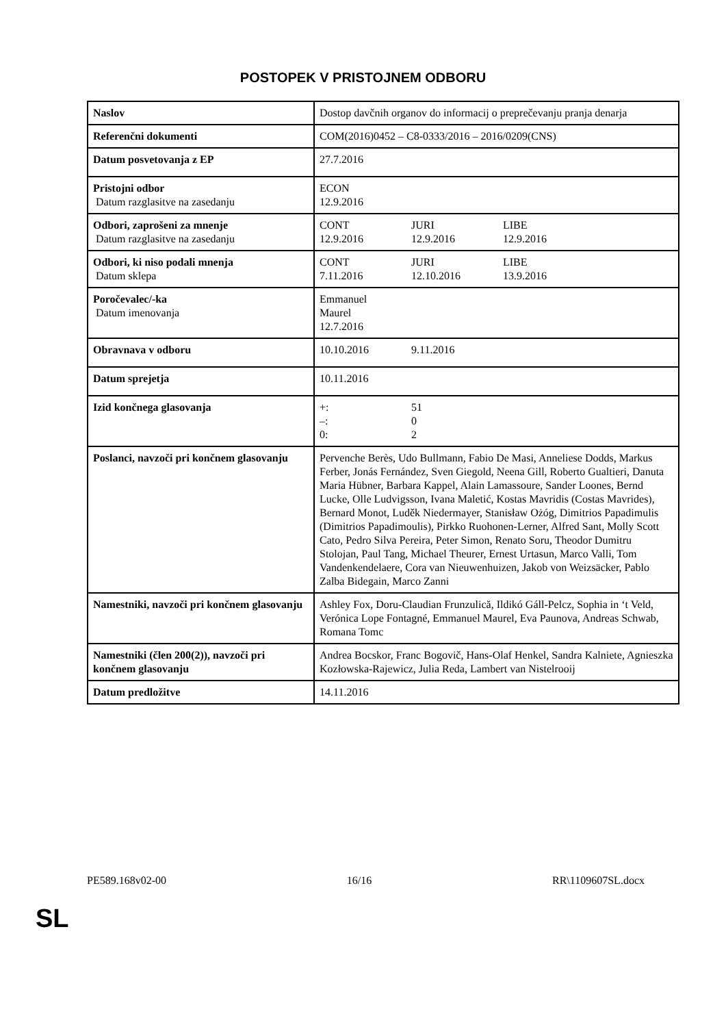POSTOPEK V PRISTOJNEM ODBORU
| Naslov | Dostop davčnih organov do informacij o preprečevanju pranja denarja |
| Referenčni dokumenti | COM(2016)0452 – C8-0333/2016 – 2016/0209(CNS) |
| Datum posvetovanja z EP | 27.7.2016 |
| Pristojni odbor Datum razglasitve na zasedanju | ECON 12.9.2016 |
| Odbori, zaprošeni za mnenje Datum razglasitve na zasedanju | CONT JURI LIBE 12.9.2016 12.9.2016 12.9.2016 |
| Odbori, ki niso podali mnenja Datum sklepa | CONT JURI LIBE 7.11.2016 12.10.2016 13.9.2016 |
| Poročevalec/-ka Datum imenovanja | Emmanuel Maurel 12.7.2016 |
| Obravnava v odboru | 10.10.2016 9.11.2016 |
| Datum sprejetja | 10.11.2016 |
| Izid končnega glasovanja | +: 51 –: 0 0: 2 |
| Poslanci, navzoči pri končnem glasovanju | Pervenche Berès, Udo Bullmann, Fabio De Masi, Anneliese Dodds, Markus Ferber, Jonás Fernández, Sven Giegold, Neena Gill, Roberto Gualtieri, Danuta Maria Hübner, Barbara Kappel, Alain Lamassoure, Sander Loones, Bernd Lucke, Olle Ludvigsson, Ivana Maletić, Kostas Mavridis (Costas Mavrides), Bernard Monot, Luděk Niedermayer, Stanisław Ożóg, Dimitrios Papadimulis (Dimitrios Papadimoulis), Pirkko Ruohonen-Lerner, Alfred Sant, Molly Scott Cato, Pedro Silva Pereira, Peter Simon, Renato Soru, Theodor Dumitru Stolojan, Paul Tang, Michael Theurer, Ernest Urtasun, Marco Valli, Tom Vandenkendelaere, Cora van Nieuwenhuizen, Jakob von Weizsäcker, Pablo Zalba Bidegain, Marco Zanni |
| Namestniki, navzoči pri končnem glasovanju | Ashley Fox, Doru-Claudian Frunzulică, Ildikó Gáll-Pelcz, Sophia in ‘t Veld, Verónica Lope Fontagné, Emmanuel Maurel, Eva Paunova, Andreas Schwab, Romana Tomc |
| Namestniki (člen 200(2)), navzoči pri končnem glasovanju | Andrea Bocskor, Franc Bogovič, Hans-Olaf Henkel, Sandra Kalniete, Agnieszka Kozłowska-Rajewicz, Julia Reda, Lambert van Nistelrooij |
| Datum predložitve | 14.11.2016 |
PE589.168v02-00 16/16 RR\1109607SL.docx
SL